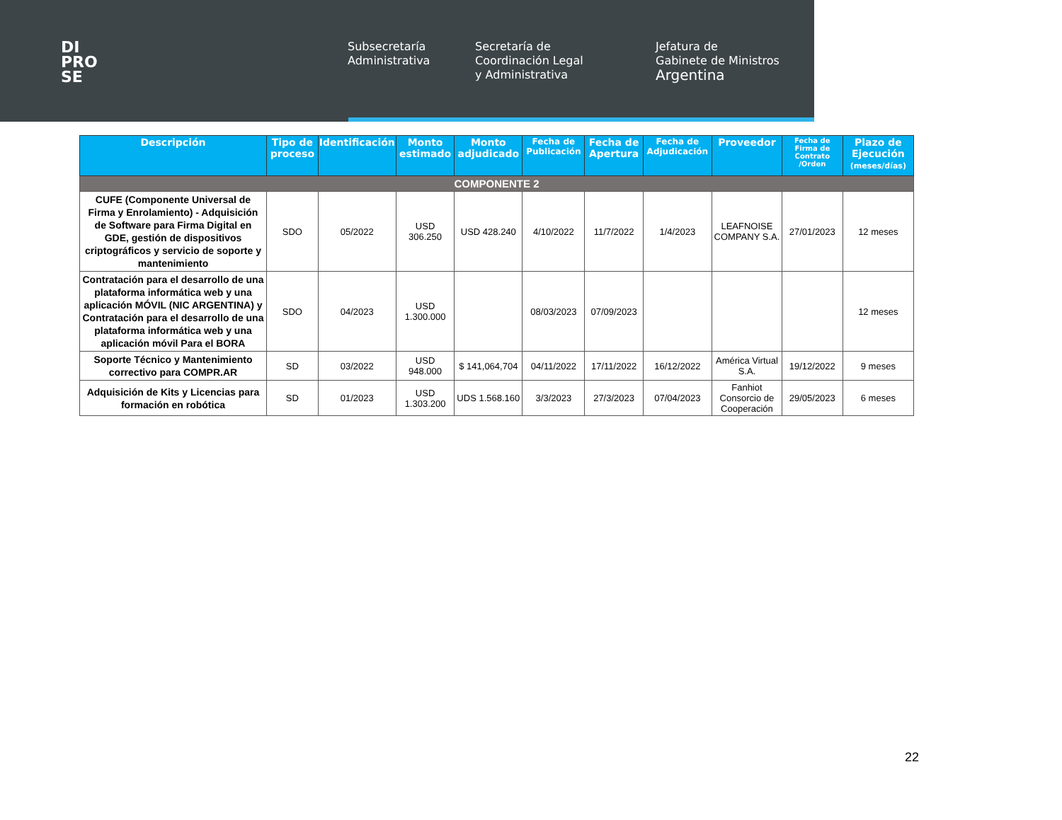DI
PRO
SE
Subsecretaría
Administrativa
Secretaría de
Coordinación Legal
y Administrativa
Jefatura de
Gabinete de Ministros
Argentina
| Descripción | Tipo de proceso | Identificación | Monto estimado | Monto adjudicado | Fecha de Publicación | Fecha de Apertura | Fecha de Adjudicación | Proveedor | Fecha de Firma de Contrato /Orden | Plazo de Ejecución (meses/días) |
| --- | --- | --- | --- | --- | --- | --- | --- | --- | --- | --- |
| COMPONENTE 2 | | | | | | | | | | |
| CUFE (Componente Universal de Firma y Enrolamiento) - Adquisición de Software para Firma Digital en GDE, gestión de dispositivos criptográficos y servicio de soporte y mantenimiento | SDO | 05/2022 | USD 306.250 | USD 428.240 | 4/10/2022 | 11/7/2022 | 1/4/2023 | LEAFNOISE COMPANY S.A. | 27/01/2023 | 12 meses |
| Contratación para el desarrollo de una plataforma informática web y una aplicación MÓVIL (NIC ARGENTINA) y Contratación para el desarrollo de una plataforma informática web y una aplicación móvil Para el BORA | SDO | 04/2023 | USD 1.300.000 | | 08/03/2023 | 07/09/2023 | | | | 12 meses |
| Soporte Técnico y Mantenimiento correctivo para COMPR.AR | SD | 03/2022 | USD 948.000 | $ 141,064,704 | 04/11/2022 | 17/11/2022 | 16/12/2022 | América Virtual S.A. | 19/12/2022 | 9 meses |
| Adquisición de Kits y Licencias para formación en robótica | SD | 01/2023 | USD 1.303.200 | UDS 1.568.160 | 3/3/2023 | 27/3/2023 | 07/04/2023 | Fanhiot Consorcio de Cooperación | 29/05/2023 | 6 meses |
22